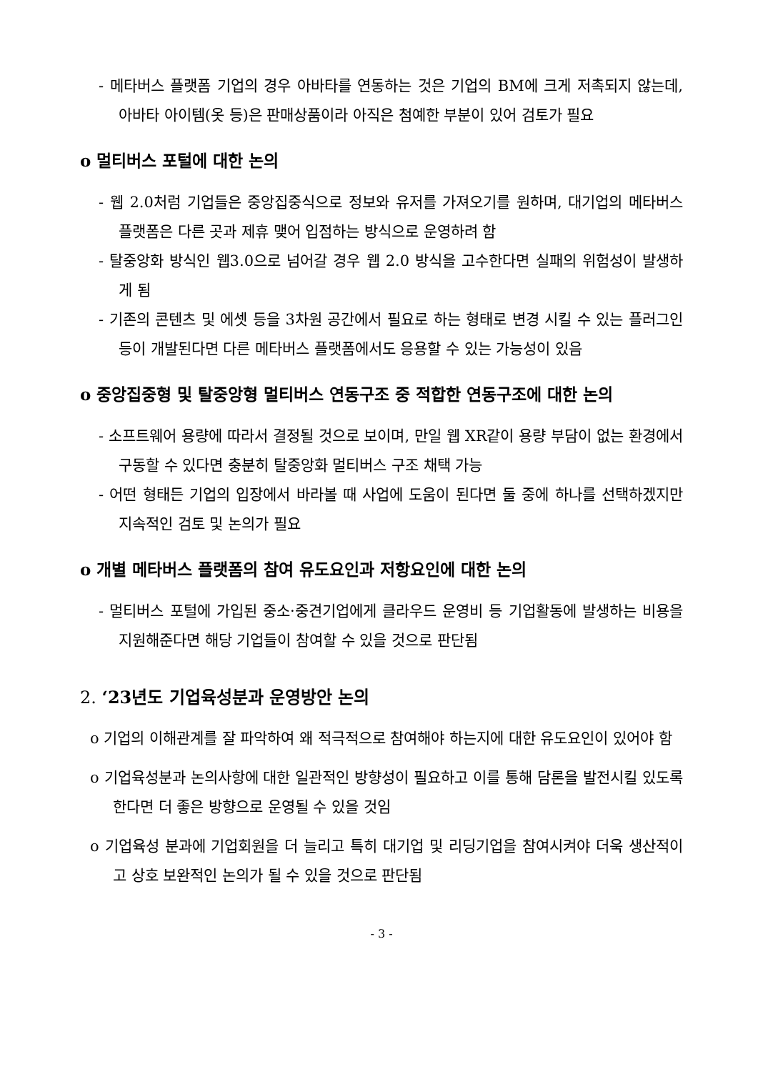- 메타버스 플랫폼 기업의 경우 아바타를 연동하는 것은 기업의 BM에 크게 저촉되지 않는데, 아바타 아이템(옷 등)은 판매상품이라 아직은 첨예한 부분이 있어 검토가 필요
o 멀티버스 포털에 대한 논의
- 웹 2.0처럼 기업들은 중앙집중식으로 정보와 유저를 가져오기를 원하며, 대기업의 메타버스 플랫폼은 다른 곳과 제휴 맺어 입점하는 방식으로 운영하려 함
- 탈중앙화 방식인 웹3.0으로 넘어갈 경우 웹 2.0 방식을 고수한다면 실패의 위험성이 발생하게 됨
- 기존의 콘텐츠 및 에셋 등을 3차원 공간에서 필요로 하는 형태로 변경 시킬 수 있는 플러그인 등이 개발된다면 다른 메타버스 플랫폼에서도 응용할 수 있는 가능성이 있음
o 중앙집중형 및 탈중앙형 멀티버스 연동구조 중 적합한 연동구조에 대한 논의
- 소프트웨어 용량에 따라서 결정될 것으로 보이며, 만일 웹 XR같이 용량 부담이 없는 환경에서 구동할 수 있다면 충분히 탈중앙화 멀티버스 구조 채택 가능
- 어떤 형태든 기업의 입장에서 바라볼 때 사업에 도움이 된다면 둘 중에 하나를 선택하겠지만 지속적인 검토 및 논의가 필요
o 개별 메타버스 플랫폼의 참여 유도요인과 저항요인에 대한 논의
- 멀티버스 포털에 가입된 중소·중견기업에게 클라우드 운영비 등 기업활동에 발생하는 비용을 지원해준다면 해당 기업들이 참여할 수 있을 것으로 판단됨
2. ‘23년도 기업육성분과 운영방안 논의
o 기업의 이해관계를 잘 파악하여 왜 적극적으로 참여해야 하는지에 대한 유도요인이 있어야 함
o 기업육성분과 논의사항에 대한 일관적인 방향성이 필요하고 이를 통해 담론을 발전시킬 있도록 한다면 더 좋은 방향으로 운영될 수 있을 것임
o 기업육성 분과에 기업회원을 더 늘리고 특히 대기업 및 리딩기업을 참여시켜야 더욱 생산적이고 상호 보완적인 논의가 될 수 있을 것으로 판단됨
- 3 -